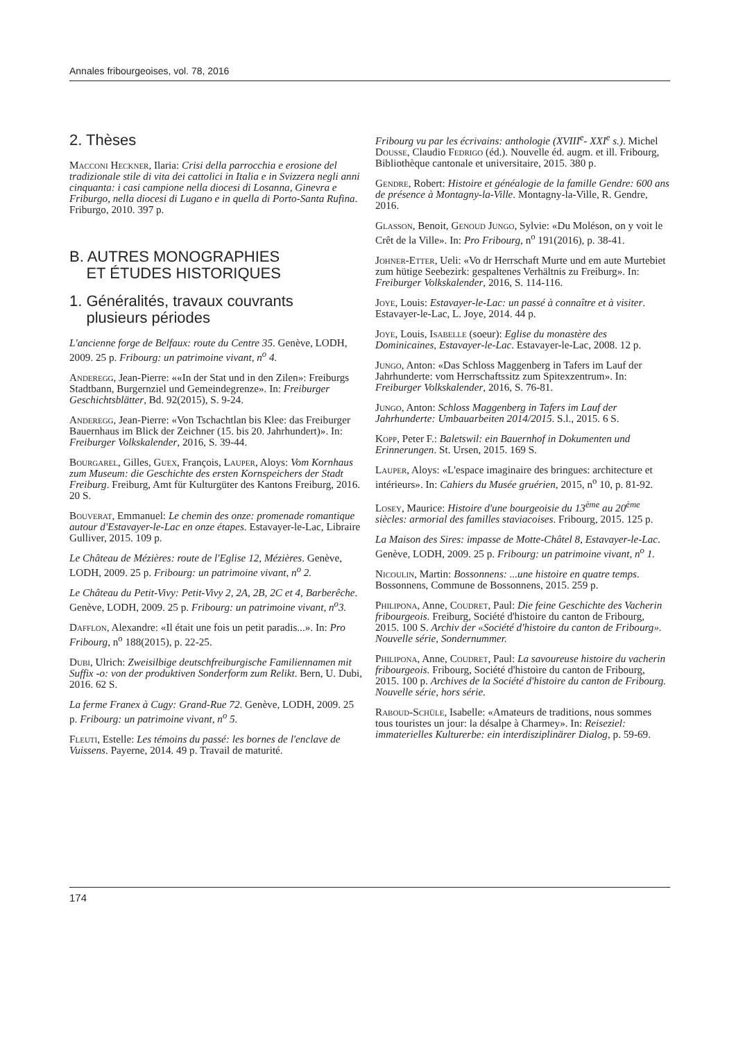Annales fribourgeoises, vol. 78, 2016
2. Thèses
Macconi Heckner, Ilaria: Crisi della parrocchia e erosione del tradizionale stile di vita dei cattolici in Italia e in Svizzera negli anni cinquanta: i casi campione nella diocesi di Losanna, Ginevra e Friburgo, nella diocesi di Lugano e in quella di Porto-Santa Rufina. Friburgo, 2010. 397 p.
B. AUTRES MONOGRAPHIES
ET ÉTUDES HISTORIQUES
1. Généralités, travaux couvrants
plusieurs périodes
L'ancienne forge de Belfaux: route du Centre 35. Genève, LODH, 2009. 25 p. Fribourg: un patrimoine vivant, n<sup>o</sup> 4.
Anderegg, Jean-Pierre: ««In der Stat und in den Zilen»: Freiburgs Stadtbann, Burgernziel und Gemeindegrenze». In: Freiburger Geschichtsblätter, Bd. 92(2015), S. 9-24.
Anderegg, Jean-Pierre: «Von Tschachtlan bis Klee: das Freiburger Bauernhaus im Blick der Zeichner (15. bis 20. Jahrhundert)». In: Freiburger Volkskalender, 2016, S. 39-44.
Bourgarel, Gilles, Guex, François, Lauper, Aloys: Vom Kornhaus zum Museum: die Geschichte des ersten Kornspeichers der Stadt Freiburg. Freiburg, Amt für Kulturgüter des Kantons Freiburg, 2016. 20 S.
Bouverat, Emmanuel: Le chemin des onze: promenade romantique autour d'Estavayer-le-Lac en onze étapes. Estavayer-le-Lac, Libraire Gulliver, 2015. 109 p.
Le Château de Mézières: route de l'Eglise 12, Mézières. Genève, LODH, 2009. 25 p. Fribourg: un patrimoine vivant, n<sup>o</sup> 2.
Le Château du Petit-Vivy: Petit-Vivy 2, 2A, 2B, 2C et 4, Barberêche. Genève, LODH, 2009. 25 p. Fribourg: un patrimoine vivant, n<sup>o</sup>3.
Dafflon, Alexandre: «Il était une fois un petit paradis...». In: Pro Fribourg, n<sup>o</sup> 188(2015), p. 22-25.
Dubi, Ulrich: Zweisilbige deutschfreiburgische Familiennamen mit Suffix -o: von der produktiven Sonderform zum Relikt. Bern, U. Dubi, 2016. 62 S.
La ferme Franex à Cugy: Grand-Rue 72. Genève, LODH, 2009. 25 p. Fribourg: un patrimoine vivant, n<sup>o</sup> 5.
Fleuti, Estelle: Les témoins du passé: les bornes de l'enclave de Vuissens. Payerne, 2014. 49 p. Travail de maturité.
Fribourg vu par les écrivains: anthologie (XVIII<sup>e</sup>- XXI<sup>e</sup> s.). Michel Dousse, Claudio Fedrigo (éd.). Nouvelle éd. augm. et ill. Fribourg, Bibliothèque cantonale et universitaire, 2015. 380 p.
Gendre, Robert: Histoire et généalogie de la famille Gendre: 600 ans de présence à Montagny-la-Ville. Montagny-la-Ville, R. Gendre, 2016.
Glasson, Benoit, Genoud Jungo, Sylvie: «Du Moléson, on y voit le Crêt de la Ville». In: Pro Fribourg, n<sup>o</sup> 191(2016), p. 38-41.
Johner-Etter, Ueli: «Vo dr Herrschaft Murte und em aute Murtebiet zum hütige Seebezirk: gespaltenes Verhältnis zu Freiburg». In: Freiburger Volkskalender, 2016, S. 114-116.
Joye, Louis: Estavayer-le-Lac: un passé à connaître et à visiter. Estavayer-le-Lac, L. Joye, 2014. 44 p.
Joye, Louis, Isabelle (soeur): Eglise du monastère des Dominicaines, Estavayer-le-Lac. Estavayer-le-Lac, 2008. 12 p.
Jungo, Anton: «Das Schloss Maggenberg in Tafers im Lauf der Jahrhunderte: vom Herrschaftssitz zum Spitexzentrum». In: Freiburger Volkskalender, 2016, S. 76-81.
Jungo, Anton: Schloss Maggenberg in Tafers im Lauf der Jahrhunderte: Umbauarbeiten 2014/2015. S.l., 2015. 6 S.
Kopp, Peter F.: Baletswil: ein Bauernhof in Dokumenten und Erinnerungen. St. Ursen, 2015. 169 S.
Lauper, Aloys: «L'espace imaginaire des bringues: architecture et intérieurs». In: Cahiers du Musée gruérien, 2015, n<sup>o</sup> 10, p. 81-92.
Losey, Maurice: Histoire d'une bourgeoisie du 13<sup>ème</sup> au 20<sup>ème</sup> siècles: armorial des familles staviacoises. Fribourg, 2015. 125 p.
La Maison des Sires: impasse de Motte-Châtel 8, Estavayer-le-Lac. Genève, LODH, 2009. 25 p. Fribourg: un patrimoine vivant, n<sup>o</sup> 1.
Nicoulin, Martin: Bossonnens: ...une histoire en quatre temps. Bossonnens, Commune de Bossonnens, 2015. 259 p.
Philipona, Anne, Coudret, Paul: Die feine Geschichte des Vacherin fribourgeois. Freiburg, Société d'histoire du canton de Fribourg, 2015. 100 S. Archiv der «Société d'histoire du canton de Fribourg». Nouvelle série, Sondernummer.
Philipona, Anne, Coudret, Paul: La savoureuse histoire du vacherin fribourgeois. Fribourg, Société d'histoire du canton de Fribourg, 2015. 100 p. Archives de la Société d'histoire du canton de Fribourg. Nouvelle série, hors série.
Raboud-Schüle, Isabelle: «Amateurs de traditions, nous sommes tous touristes un jour: la désalpe à Charmey». In: Reiseziel: immaterielles Kulturerbe: ein interdisziplinärer Dialog, p. 59-69.
174